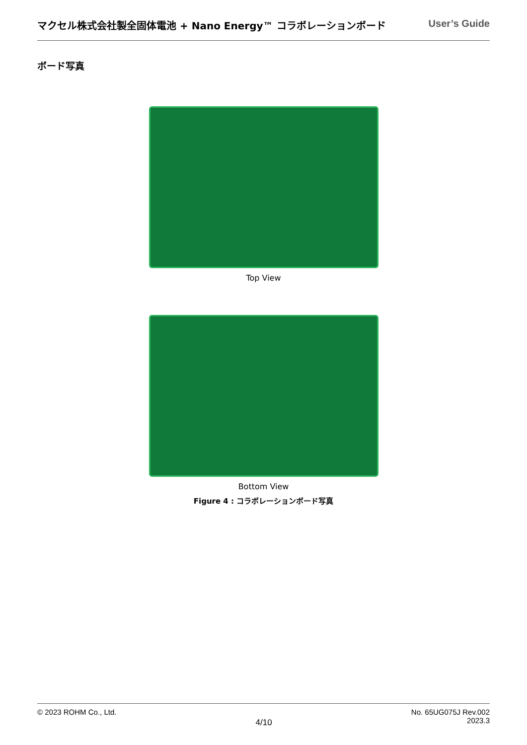マクセル株式会社製全固体電池 + Nano Energy™ コラボレーションボード User’s Guide
ボード写真
Top View
Bottom View
Figure 4 : コラボレーションボード写真
© 2023 ROHM Co., Ltd. 4/10 No. 65UG075J Rev.002
2023.3